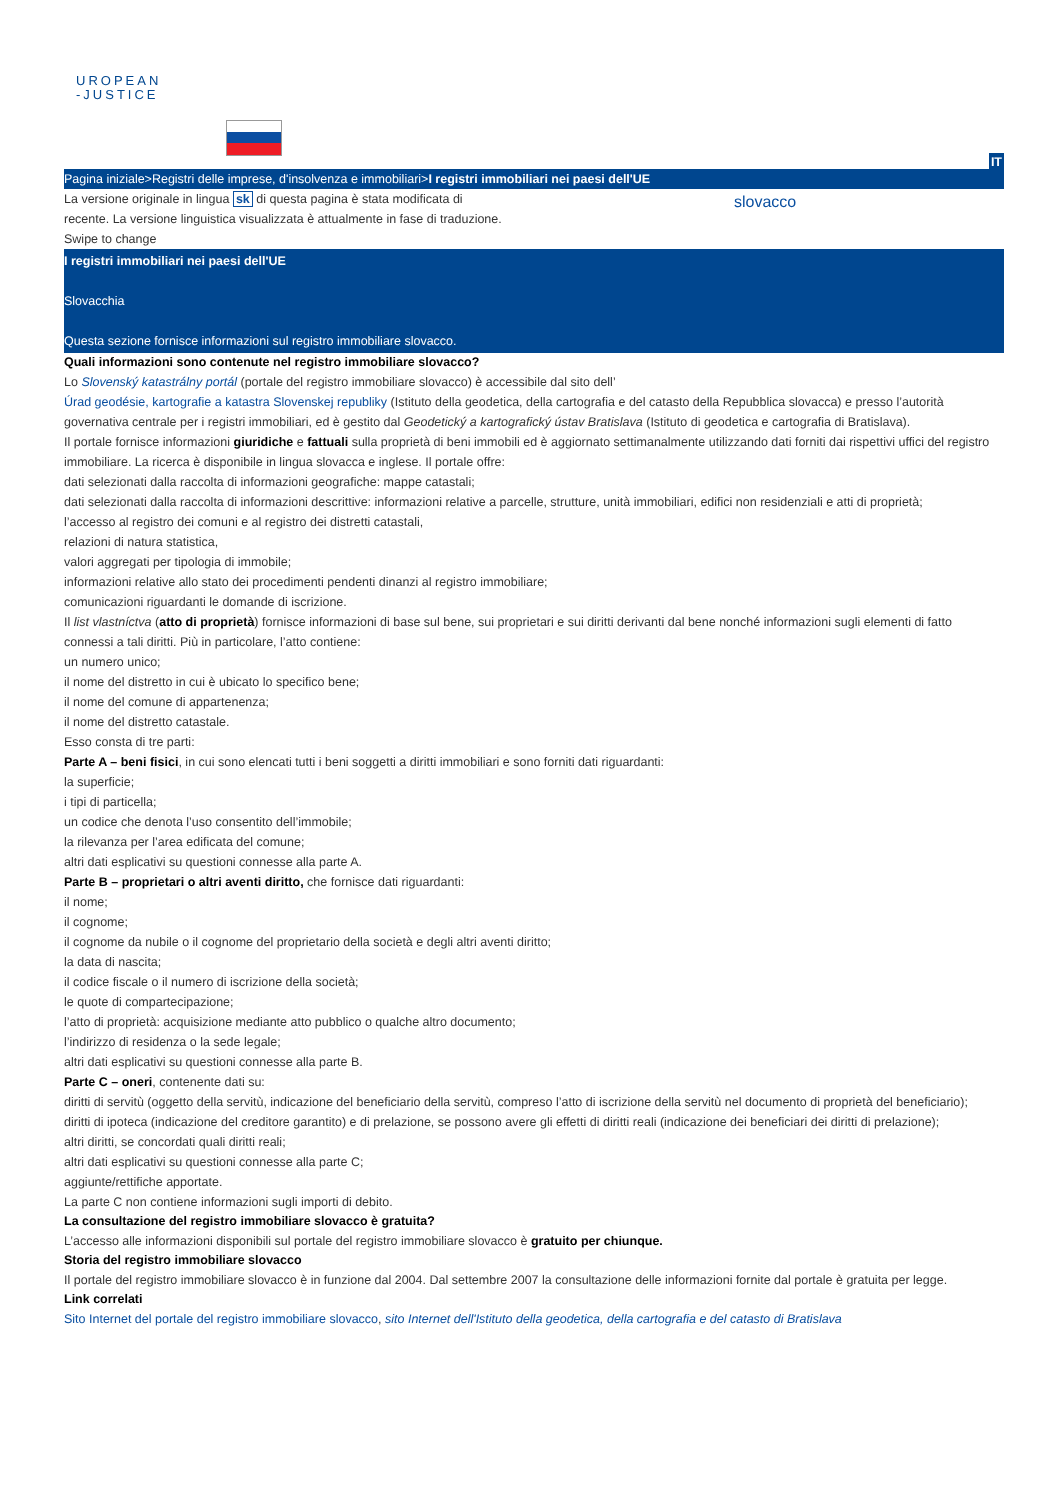UROPEAN
-JUSTICE
IT
Pagina iniziale>Registri delle imprese, d'insolvenza e immobiliari>I registri immobiliari nei paesi dell'UE
La versione originale in lingua sk di questa pagina è stata modificata di recente. La versione linguistica visualizzata è attualmente in fase di traduzione.
slovacco
Swipe to change
I registri immobiliari nei paesi dell'UE
Slovacchia
Questa sezione fornisce informazioni sul registro immobiliare slovacco.
Quali informazioni sono contenute nel registro immobiliare slovacco?
Lo Slovenský katastrálny portál (portale del registro immobiliare slovacco) è accessibile dal sito dell’
Úrad geodésie, kartografie a katastra Slovenskej republiky (Istituto della geodetica, della cartografia e del catasto della Repubblica slovacca) e presso l’autorità governativa centrale per i registri immobiliari, ed è gestito dal Geodetický a kartografický ústav Bratislava (Istituto di geodetica e cartografia di Bratislava).
Il portale fornisce informazioni giuridiche e fattuali sulla proprietà di beni immobili ed è aggiornato settimanalmente utilizzando dati forniti dai rispettivi uffici del registro immobiliare. La ricerca è disponibile in lingua slovacca e inglese. Il portale offre:
dati selezionati dalla raccolta di informazioni geografiche: mappe catastali;
dati selezionati dalla raccolta di informazioni descrittive: informazioni relative a parcelle, strutture, unità immobiliari, edifici non residenziali e atti di proprietà;
l’accesso al registro dei comuni e al registro dei distretti catastali,
relazioni di natura statistica,
valori aggregati per tipologia di immobile;
informazioni relative allo stato dei procedimenti pendenti dinanzi al registro immobiliare;
comunicazioni riguardanti le domande di iscrizione.
Il list vlastníctva (atto di proprietà) fornisce informazioni di base sul bene, sui proprietari e sui diritti derivanti dal bene nonché informazioni sugli elementi di fatto connessi a tali diritti. Più in particolare, l’atto contiene:
un numero unico;
il nome del distretto in cui è ubicato lo specifico bene;
il nome del comune di appartenenza;
il nome del distretto catastale.
Esso consta di tre parti:
Parte A – beni fisici, in cui sono elencati tutti i beni soggetti a diritti immobiliari e sono forniti dati riguardanti:
la superficie;
i tipi di particella;
un codice che denota l’uso consentito dell’immobile;
la rilevanza per l’area edificata del comune;
altri dati esplicativi su questioni connesse alla parte A.
Parte B – proprietari o altri aventi diritto, che fornisce dati riguardanti:
il nome;
il cognome;
il cognome da nubile o il cognome del proprietario della società e degli altri aventi diritto;
la data di nascita;
il codice fiscale o il numero di iscrizione della società;
le quote di compartecipazione;
l’atto di proprietà: acquisizione mediante atto pubblico o qualche altro documento;
l’indirizzo di residenza o la sede legale;
altri dati esplicativi su questioni connesse alla parte B.
Parte C – oneri, contenente dati su:
diritti di servitù (oggetto della servitù, indicazione del beneficiario della servitù, compreso l’atto di iscrizione della servitù nel documento di proprietà del beneficiario);
diritti di ipoteca (indicazione del creditore garantito) e di prelazione, se possono avere gli effetti di diritti reali (indicazione dei beneficiari dei diritti di prelazione);
altri diritti, se concordati quali diritti reali;
altri dati esplicativi su questioni connesse alla parte C;
aggiunte/rettifiche apportate.
La parte C non contiene informazioni sugli importi di debito.
La consultazione del registro immobiliare slovacco è gratuita?
L’accesso alle informazioni disponibili sul portale del registro immobiliare slovacco è gratuito per chiunque.
Storia del registro immobiliare slovacco
Il portale del registro immobiliare slovacco è in funzione dal 2004. Dal settembre 2007 la consultazione delle informazioni fornite dal portale è gratuita per legge.
Link correlati
Sito Internet del portale del registro immobiliare slovacco, sito Internet dell'Istituto della geodetica, della cartografia e del catasto di Bratislava